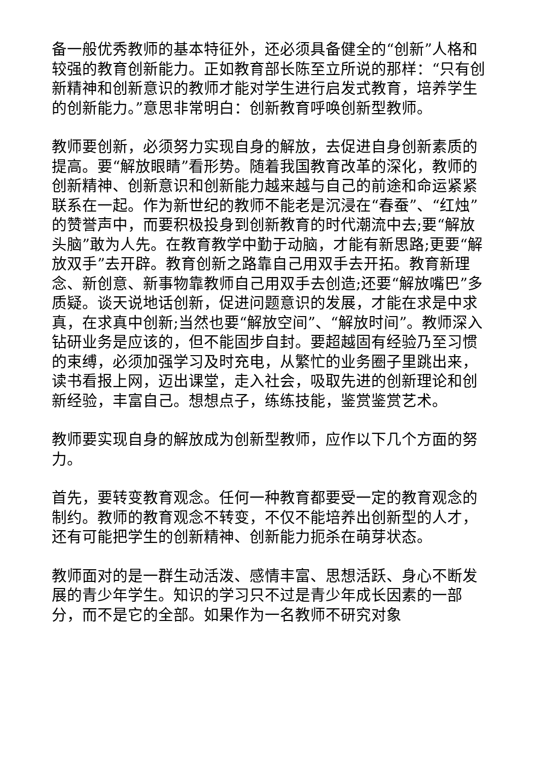备一般优秀教师的基本特征外，还必须具备健全的“创新”人格和较强的教育创新能力。正如教育部长陈至立所说的那样：“只有创新精神和创新意识的教师才能对学生进行启发式教育，培养学生的创新能力。”意思非常明白：创新教育呼唤创新型教师。
教师要创新，必须努力实现自身的解放，去促进自身创新素质的提高。要“解放眼睛”看形势。随着我国教育改革的深化，教师的创新精神、创新意识和创新能力越来越与自己的前途和命运紧紧联系在一起。作为新世纪的教师不能老是沉浸在“春蚕”、“红烛”的赞誉声中，而要积极投身到创新教育的时代潮流中去;要“解放头脑”敢为人先。在教育教学中勤于动脑，才能有新思路;更要“解放双手”去开辟。教育创新之路靠自己用双手去开拓。教育新理念、新创意、新事物靠教师自己用双手去创造;还要“解放嘴巴”多质疑。谈天说地话创新，促进问题意识的发展，才能在求是中求真，在求真中创新;当然也要“解放空间”、“解放时间”。教师深入钻研业务是应该的，但不能固步自封。要超越固有经验乃至习惯的束缚，必须加强学习及时充电，从繁忙的业务圈子里跳出来，读书看报上网，迈出课堂，走入社会，吸取先进的创新理论和创新经验，丰富自己。想想点子，练练技能，鉴赏鉴赏艺术。
教师要实现自身的解放成为创新型教师，应作以下几个方面的努力。
首先，要转变教育观念。任何一种教育都要受一定的教育观念的制约。教师的教育观念不转变，不仅不能培养出创新型的人才，还有可能把学生的创新精神、创新能力扼杀在萌芽状态。
教师面对的是一群生动活泼、感情丰富、思想活跃、身心不断发展的青少年学生。知识的学习只不过是青少年成长因素的一部分，而不是它的全部。如果作为一名教师不研究对象